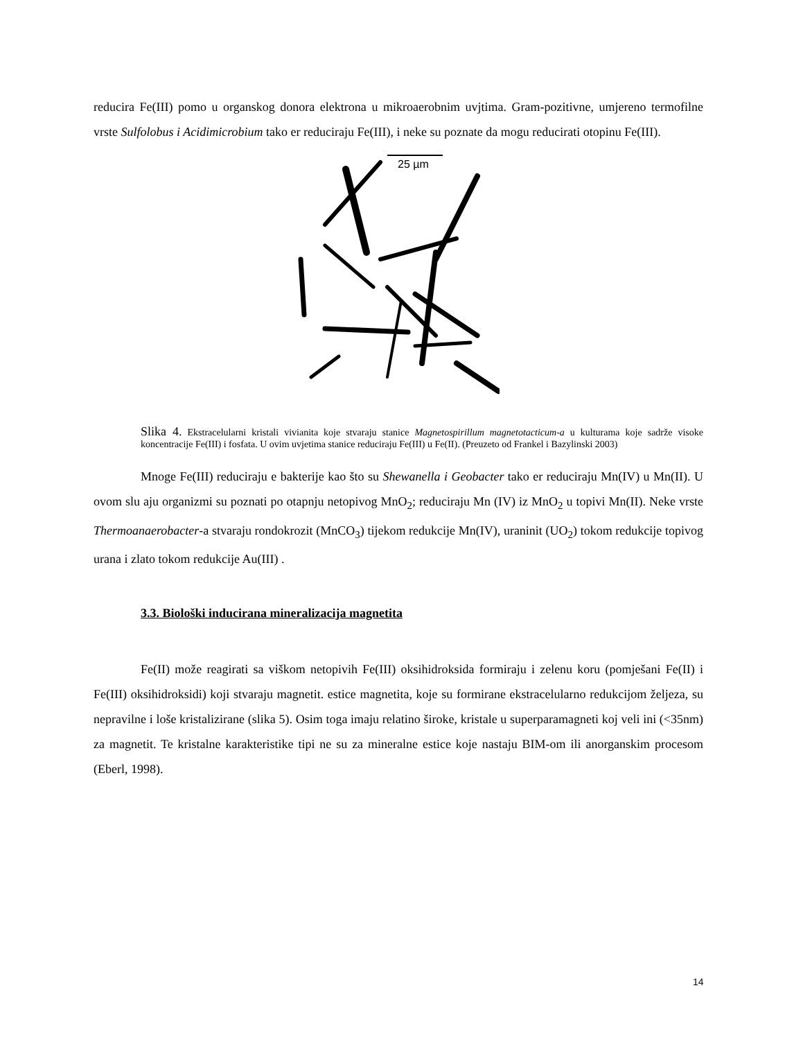reducira Fe(III) pomo u organskog donora elektrona u mikroaerobnim uvjtima. Gram-pozitivne, umjereno termofilne vrste Sulfolobus i Acidimicrobium tako er reduciraju Fe(III), i neke su poznate da mogu reducirati otopinu Fe(III).
25 µm
Slika 4. Ekstracelularni kristali vivianita koje stvaraju stanice Magnetospirillum magnetotacticum-a u kulturama koje sadrže visoke koncentracije Fe(III) i fosfata. U ovim uvjetima stanice reduciraju Fe(III) u Fe(II). (Preuzeto od Frankel i Bazylinski 2003)
Mnoge Fe(III) reduciraju e bakterije kao što su Shewanella i Geobacter tako er reduciraju Mn(IV) u Mn(II). U ovom slu aju organizmi su poznati po otapnju netopivog MnO<sub>2</sub>; reduciraju Mn (IV) iz MnO<sub>2</sub> u topivi Mn(II). Neke vrste Thermoanaerobacter-a stvaraju rondokrozit (MnCO<sub>3</sub>) tijekom redukcije Mn(IV), uraninit (UO<sub>2</sub>) tokom redukcije topivog urana i zlato tokom redukcije Au(III) .
3.3. Biološki inducirana mineralizacija magnetita
Fe(II) može reagirati sa viškom netopivih Fe(III) oksihidroksida formiraju i zelenu koru (pomješani Fe(II) i Fe(III) oksihidroksidi) koji stvaraju magnetit. estice magnetita, koje su formirane ekstracelularno redukcijom željeza, su nepravilne i loše kristalizirane (slika 5). Osim toga imaju relatino široke, kristale u superparamagneti koj veli ini (<35nm) za magnetit. Te kristalne karakteristike tipi ne su za mineralne estice koje nastaju BIM-om ili anorganskim procesom (Eberl, 1998).
14